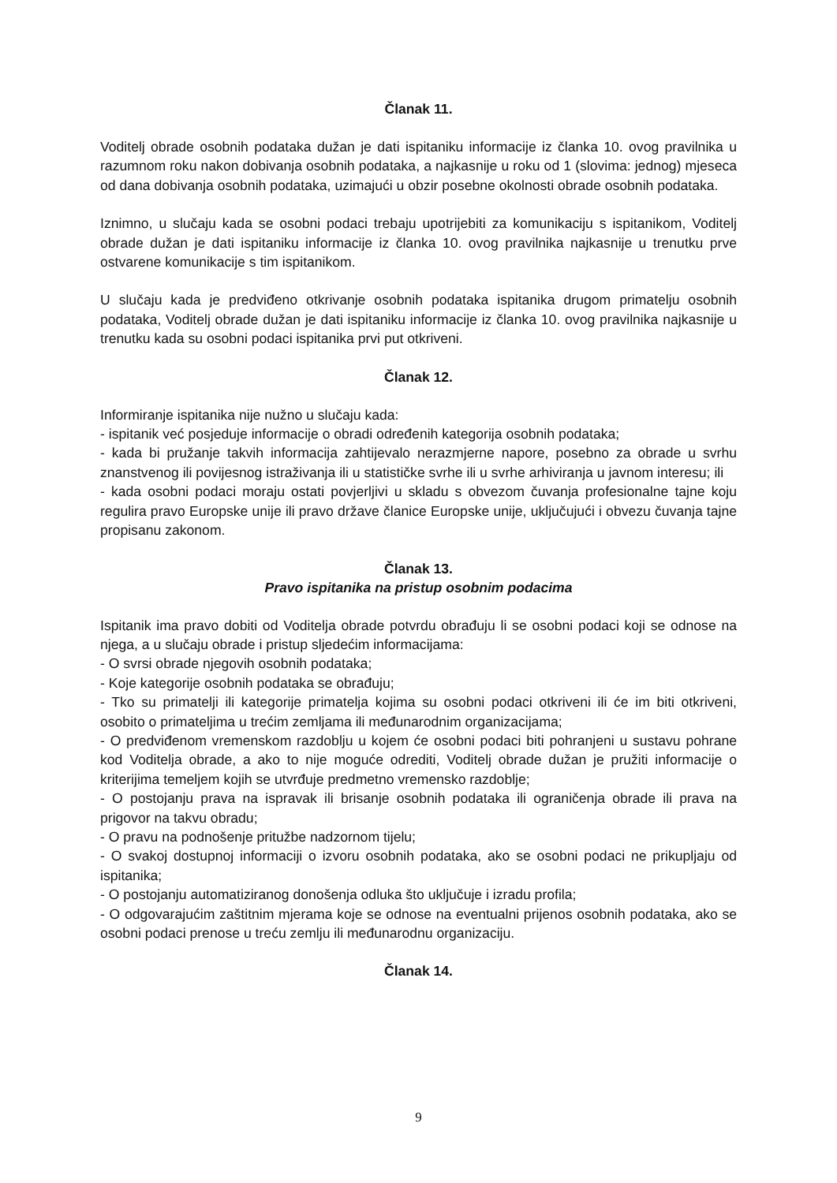Članak 11.
Voditelj obrade osobnih podataka dužan je dati ispitaniku informacije iz članka 10. ovog pravilnika u razumnom roku nakon dobivanja osobnih podataka, a najkasnije u roku od 1 (slovima: jednog) mjeseca od dana dobivanja osobnih podataka, uzimajući u obzir posebne okolnosti obrade osobnih podataka.
Iznimno, u slučaju kada se osobni podaci trebaju upotrijebiti za komunikaciju s ispitanikom, Voditelj obrade dužan je dati ispitaniku informacije iz članka 10. ovog pravilnika najkasnije u trenutku prve ostvarene komunikacije s tim ispitanikom.
U slučaju kada je predviđeno otkrivanje osobnih podataka ispitanika drugom primatelju osobnih podataka, Voditelj obrade dužan je dati ispitaniku informacije iz članka 10. ovog pravilnika najkasnije u trenutku kada su osobni podaci ispitanika prvi put otkriveni.
Članak 12.
Informiranje ispitanika nije nužno u slučaju kada:
- ispitanik već posjeduje informacije o obradi određenih kategorija osobnih podataka;
- kada bi pružanje takvih informacija zahtijevalo nerazmjerne napore, posebno za obrade u svrhu znanstvenog ili povijesnog istraživanja ili u statističke svrhe ili u svrhe arhiviranja u javnom interesu; ili
- kada osobni podaci moraju ostati povjerljivi u skladu s obvezom čuvanja profesionalne tajne koju regulira pravo Europske unije ili pravo države članice Europske unije, uključujući i obvezu čuvanja tajne propisanu zakonom.
Članak 13.
Pravo ispitanika na pristup osobnim podacima
Ispitanik ima pravo dobiti od Voditelja obrade potvrdu obrađuju li se osobni podaci koji se odnose na njega, a u slučaju obrade i pristup sljedećim informacijama:
- O svrsi obrade njegovih osobnih podataka;
- Koje kategorije osobnih podataka se obrađuju;
- Tko su primatelji ili kategorije primatelja kojima su osobni podaci otkriveni ili će im biti otkriveni, osobito o primateljima u trećim zemljama ili međunarodnim organizacijama;
- O predviđenom vremenskom razdoblju u kojem će osobni podaci biti pohranjeni u sustavu pohrane kod Voditelja obrade, a ako to nije moguće odrediti, Voditelj obrade dužan je pružiti informacije o kriterijima temeljem kojih se utvrđuje predmetno vremensko razdoblje;
- O postojanju prava na ispravak ili brisanje osobnih podataka ili ograničenja obrade ili prava na prigovor na takvu obradu;
- O pravu na podnošenje pritužbe nadzornom tijelu;
- O svakoj dostupnoj informaciji o izvoru osobnih podataka, ako se osobni podaci ne prikupljaju od ispitanika;
- O postojanju automatiziranog donošenja odluka što uključuje i izradu profila;
- O odgovarajućim zaštitnim mjerama koje se odnose na eventualni prijenos osobnih podataka, ako se osobni podaci prenose u treću zemlju ili međunarodnu organizaciju.
Članak 14.
9